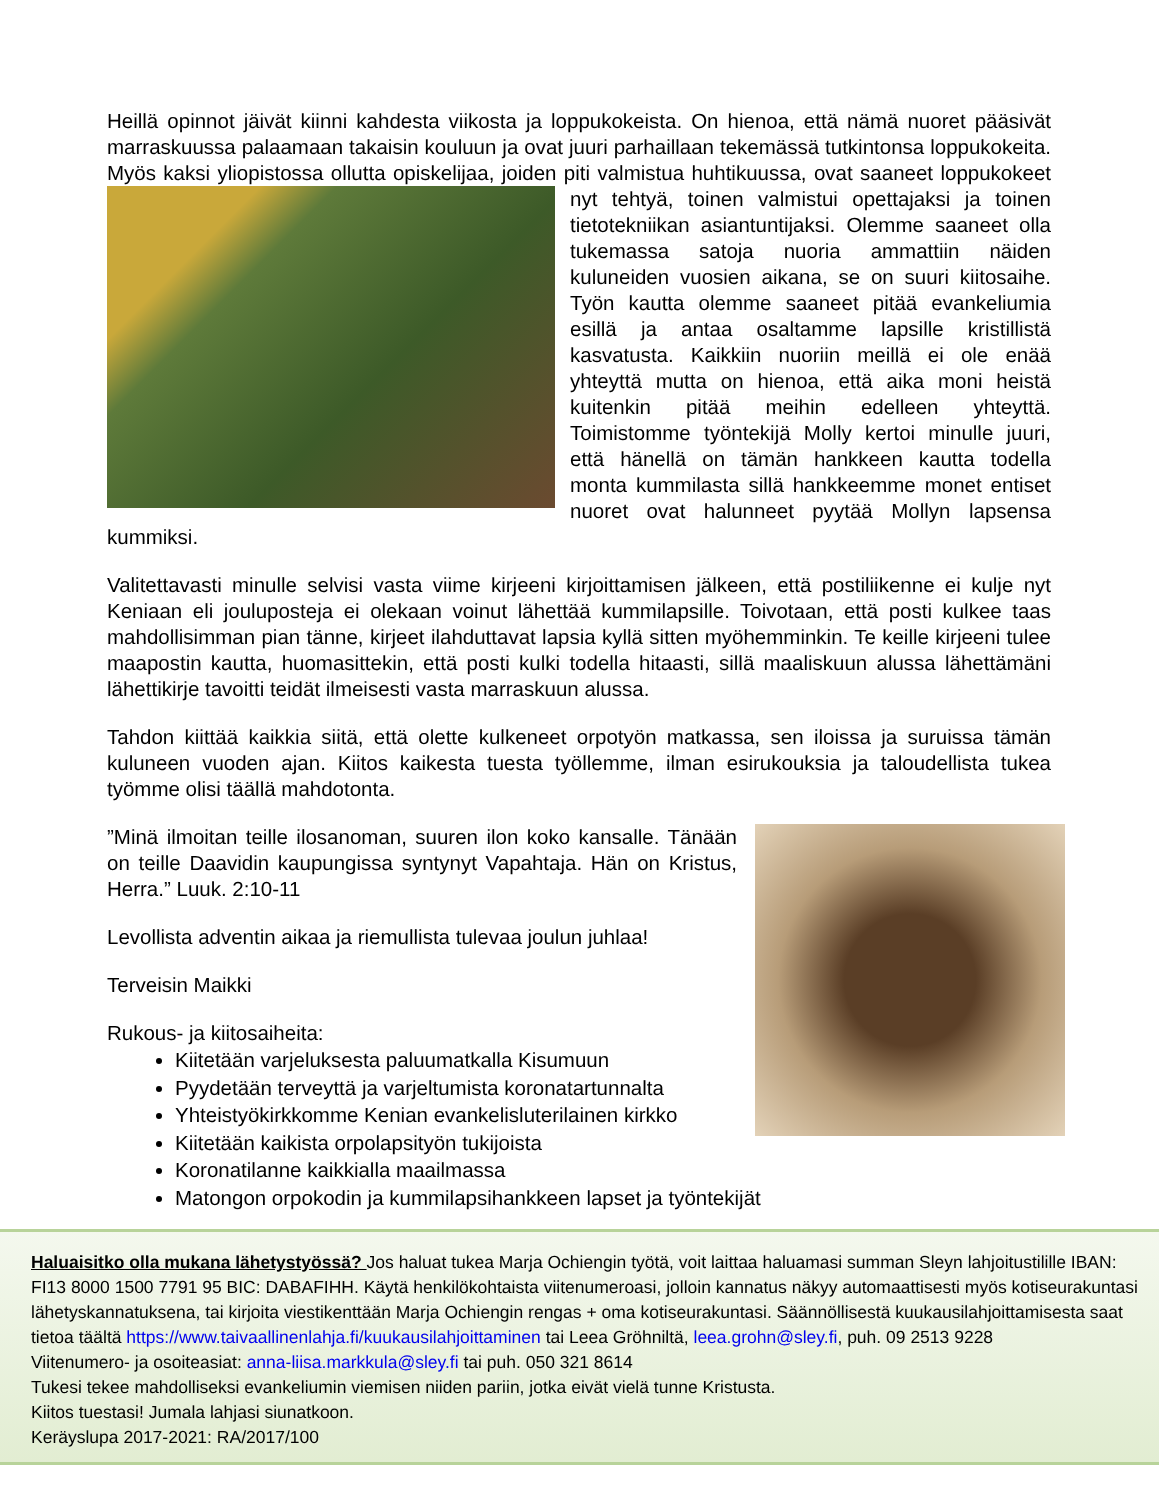Heillä opinnot jäivät kiinni kahdesta viikosta ja loppukokeista. On hienoa, että nämä nuoret pääsivät marraskuussa palaamaan takaisin kouluun ja ovat juuri parhaillaan tekemässä tutkintonsa loppukokeita. Myös kaksi yliopistossa ollutta opiskelijaa, joiden piti valmistua huhtikuussa, ovat saaneet loppukokeet nyt tehtyä, toinen valmistui opettajaksi ja toinen tietotekniikan asiantuntijaksi. Olemme saaneet olla tukemassa satoja nuoria ammattiin näiden kuluneiden vuosien aikana, se on suuri kiitosaihe. Työn kautta olemme saaneet pitää evankeliumia esillä ja antaa osaltamme lapsille kristillistä kasvatusta. Kaikkiin nuoriin meillä ei ole enää yhteyttä mutta on hienoa, että aika moni heistä kuitenkin pitää meihin edelleen yhteyttä. Toimistomme työntekijä Molly kertoi minulle juuri, että hänellä on tämän hankkeen kautta todella monta kummilasta sillä hankkeemme monet entiset nuoret ovat halunneet pyytää Mollyn lapsensa kummiksi.
Valitettavasti minulle selvisi vasta viime kirjeeni kirjoittamisen jälkeen, että postiliikenne ei kulje nyt Keniaan eli jouluposteja ei olekaan voinut lähettää kummilapsille. Toivotaan, että posti kulkee taas mahdollisimman pian tänne, kirjeet ilahduttavat lapsia kyllä sitten myöhemminkin. Te keille kirjeeni tulee maapostin kautta, huomasittekin, että posti kulki todella hitaasti, sillä maaliskuun alussa lähettämäni lähettikirje tavoitti teidät ilmeisesti vasta marraskuun alussa.
Tahdon kiittää kaikkia siitä, että olette kulkeneet orpotyön matkassa, sen iloissa ja suruissa tämän kuluneen vuoden ajan. Kiitos kaikesta tuesta työllemme, ilman esirukouksia ja taloudellista tukea työmme olisi täällä mahdotonta.
”Minä ilmoitan teille ilosanoman, suuren ilon koko kansalle. Tänään on teille Daavidin kaupungissa syntynyt Vapahtaja. Hän on Kristus, Herra.” Luuk. 2:10-11
Levollista adventin aikaa ja riemullista tulevaa joulun juhlaa!
Terveisin Maikki
Rukous- ja kiitosaiheita:
Kiitetään varjeluksesta paluumatkalla Kisumuun
Pyydetään terveyttä ja varjeltumista koronatartunnalta
Yhteistyökirkkomme Kenian evankelisluterilainen kirkko
Kiitetään kaikista orpolapsityön tukijoista
Koronatilanne kaikkialla maailmassa
Matongon orpokodin ja kummilapsihankkeen lapset ja työntekijät
Haluaisitko olla mukana lähetystyössä? Jos haluat tukea Marja Ochiengin työtä, voit laittaa haluamasi summan Sleyn lahjoitustilille IBAN: FI13 8000 1500 7791 95 BIC: DABAFIHH. Käytä henkilökohtaista viitenumeroasi, jolloin kannatus näkyy automaattisesti myös kotiseurakuntasi lähetyskannatuksena, tai kirjoita viestikenttään Marja Ochiengin rengas + oma kotiseurakuntasi. Säännöllisestä kuukausilahjoittamisesta saat tietoa täältä https://www.taivaallinenlahja.fi/kuukausilahjoittaminen tai Leea Gröhniltä, leea.grohn@sley.fi, puh. 09 2513 9228
Viitenumero- ja osoiteasiat: anna-liisa.markkula@sley.fi tai puh. 050 321 8614
Tukesi tekee mahdolliseksi evankeliumin viemisen niiden pariin, jotka eivät vielä tunne Kristusta.
Kiitos tuestasi! Jumala lahjasi siunatkoon.
Keräyslupa 2017-2021: RA/2017/100